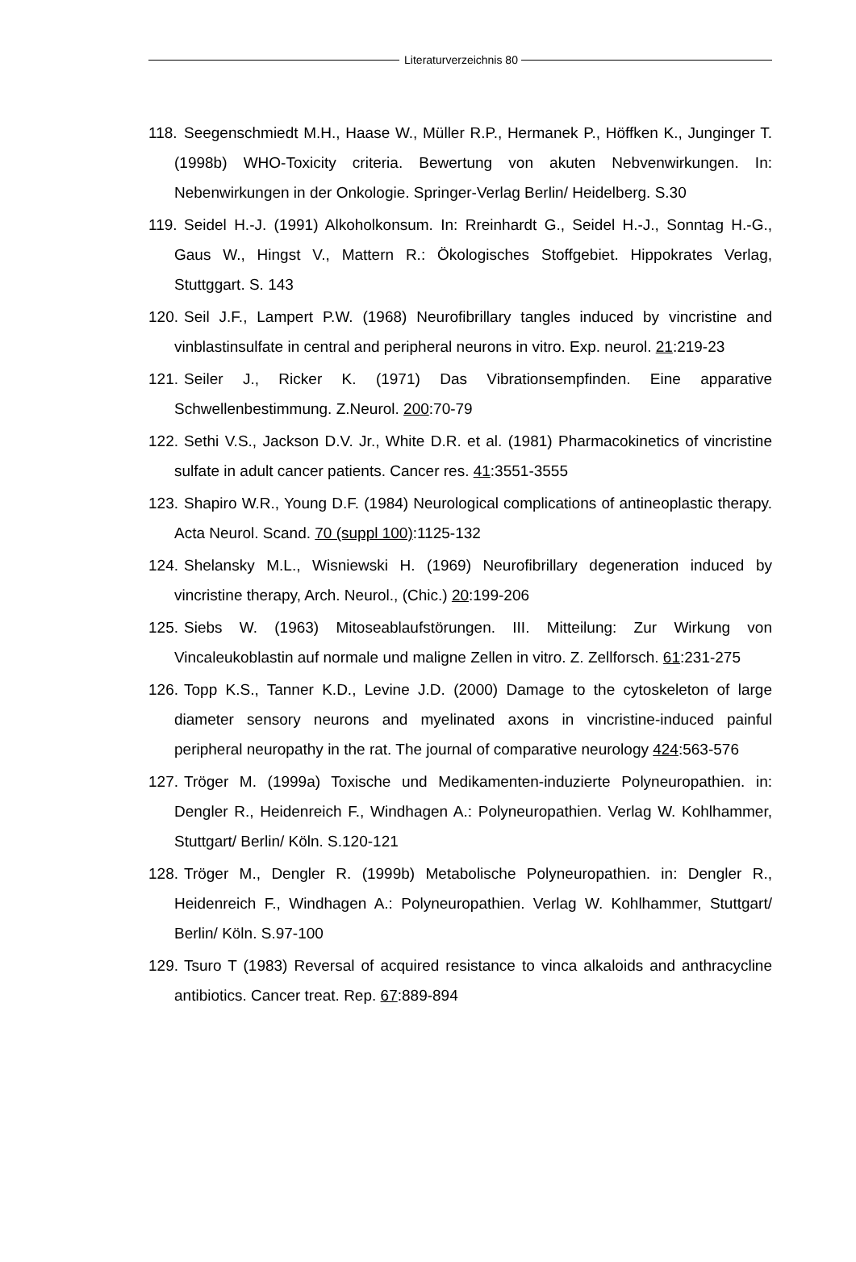Literaturverzeichnis 80
118. Seegenschmiedt M.H., Haase W., Müller R.P., Hermanek P., Höffken K., Junginger T. (1998b) WHO-Toxicity criteria. Bewertung von akuten Nebvenwirkungen. In: Nebenwirkungen in der Onkologie. Springer-Verlag Berlin/ Heidelberg. S.30
119. Seidel H.-J. (1991) Alkoholkonsum. In: Rreinhardt G., Seidel H.-J., Sonntag H.-G., Gaus W., Hingst V., Mattern R.: Ökologisches Stoffgebiet. Hippokrates Verlag, Stuttggart. S. 143
120. Seil J.F., Lampert P.W. (1968) Neurofibrillary tangles induced by vincristine and vinblastinsulfate in central and peripheral neurons in vitro. Exp. neurol. 21:219-23
121. Seiler J., Ricker K. (1971) Das Vibrationsempfinden. Eine apparative Schwellenbestimmung. Z.Neurol. 200:70-79
122. Sethi V.S., Jackson D.V. Jr., White D.R. et al. (1981) Pharmacokinetics of vincristine sulfate in adult cancer patients. Cancer res. 41:3551-3555
123. Shapiro W.R., Young D.F. (1984) Neurological complications of antineoplastic therapy. Acta Neurol. Scand. 70 (suppl 100):1125-132
124. Shelansky M.L., Wisniewski H. (1969) Neurofibrillary degeneration induced by vincristine therapy, Arch. Neurol., (Chic.) 20:199-206
125. Siebs W. (1963) Mitoseablaufstörungen. III. Mitteilung: Zur Wirkung von Vincaleukoblastin auf normale und maligne Zellen in vitro. Z. Zellforsch. 61:231-275
126. Topp K.S., Tanner K.D., Levine J.D. (2000) Damage to the cytoskeleton of large diameter sensory neurons and myelinated axons in vincristine-induced painful peripheral neuropathy in the rat. The journal of comparative neurology 424:563-576
127. Tröger M. (1999a) Toxische und Medikamenten-induzierte Polyneuropathien. in: Dengler R., Heidenreich F., Windhagen A.: Polyneuropathien. Verlag W. Kohlhammer, Stuttgart/ Berlin/ Köln. S.120-121
128. Tröger M., Dengler R. (1999b) Metabolische Polyneuropathien. in: Dengler R., Heidenreich F., Windhagen A.: Polyneuropathien. Verlag W. Kohlhammer, Stuttgart/ Berlin/ Köln. S.97-100
129. Tsuro T (1983) Reversal of acquired resistance to vinca alkaloids and anthracycline antibiotics. Cancer treat. Rep. 67:889-894